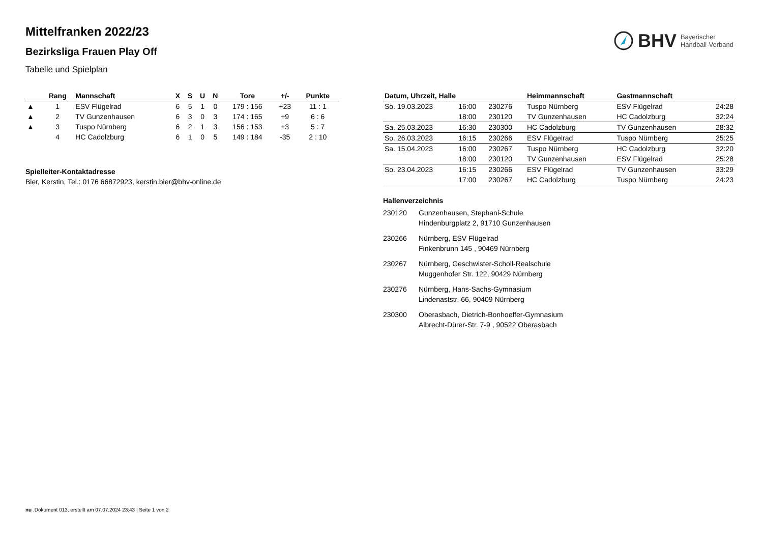Mittelfranken 2022/23
Bezirksliga Frauen Play Off
Tabelle und Spielplan
BHV Bayerischer
Handball-Verband
| | Rang | Mannschaft | X | S | U | N | Tore | +/- | Punkte |
| --- | --- | --- | --- | --- | --- | --- | --- | --- | --- |
| ▲ | 1 | ESV Flügelrad | 6 | 5 | 1 | 0 | 179 : 156 | +23 | 11 : 1 |
| ▲ | 2 | TV Gunzenhausen | 6 | 3 | 0 | 3 | 174 : 165 | +9 | 6 : 6 |
| ▲ | 3 | Tuspo Nürnberg | 6 | 2 | 1 | 3 | 156 : 153 | +3 | 5 : 7 |
| | 4 | HC Cadolzburg | 6 | 1 | 0 | 5 | 149 : 184 | -35 | 2 : 10 |
Spielleiter-Kontaktadresse
Bier, Kerstin, Tel.: 0176 66872923, kerstin.bier@bhv-online.de
| Datum, Uhrzeit, Halle | | | Heimmannschaft | Gastmannschaft | |
| --- | --- | --- | --- | --- | --- |
| So. 19.03.2023 | 16:00 | 230276 | Tuspo Nürnberg | ESV Flügelrad | 24:28 |
| | 18:00 | 230120 | TV Gunzenhausen | HC Cadolzburg | 32:24 |
| Sa. 25.03.2023 | 16:30 | 230300 | HC Cadolzburg | TV Gunzenhausen | 28:32 |
| So. 26.03.2023 | 16:15 | 230266 | ESV Flügelrad | Tuspo Nürnberg | 25:25 |
| Sa. 15.04.2023 | 16:00 | 230267 | Tuspo Nürnberg | HC Cadolzburg | 32:20 |
| | 18:00 | 230120 | TV Gunzenhausen | ESV Flügelrad | 25:28 |
| So. 23.04.2023 | 16:15 | 230266 | ESV Flügelrad | TV Gunzenhausen | 33:29 |
| | 17:00 | 230267 | HC Cadolzburg | Tuspo Nürnberg | 24:23 |
Hallenverzeichnis
230120 Gunzenhausen, Stephani-Schule
Hindenburgplatz 2, 91710 Gunzenhausen
230266 Nürnberg, ESV Flügelrad
Finkenbrunn 145 , 90469 Nürnberg
230267 Nürnberg, Geschwister-Scholl-Realschule
Muggenhofer Str. 122, 90429 Nürnberg
230276 Nürnberg, Hans-Sachs-Gymnasium
Lindenaststr. 66, 90409 Nürnberg
230300 Oberasbach, Dietrich-Bonhoeffer-Gymnasium
Albrecht-Dürer-Str. 7-9 , 90522 Oberasbach
nu .Dokument 013, erstellt am 07.07.2024 23:43 | Seite 1 von 2